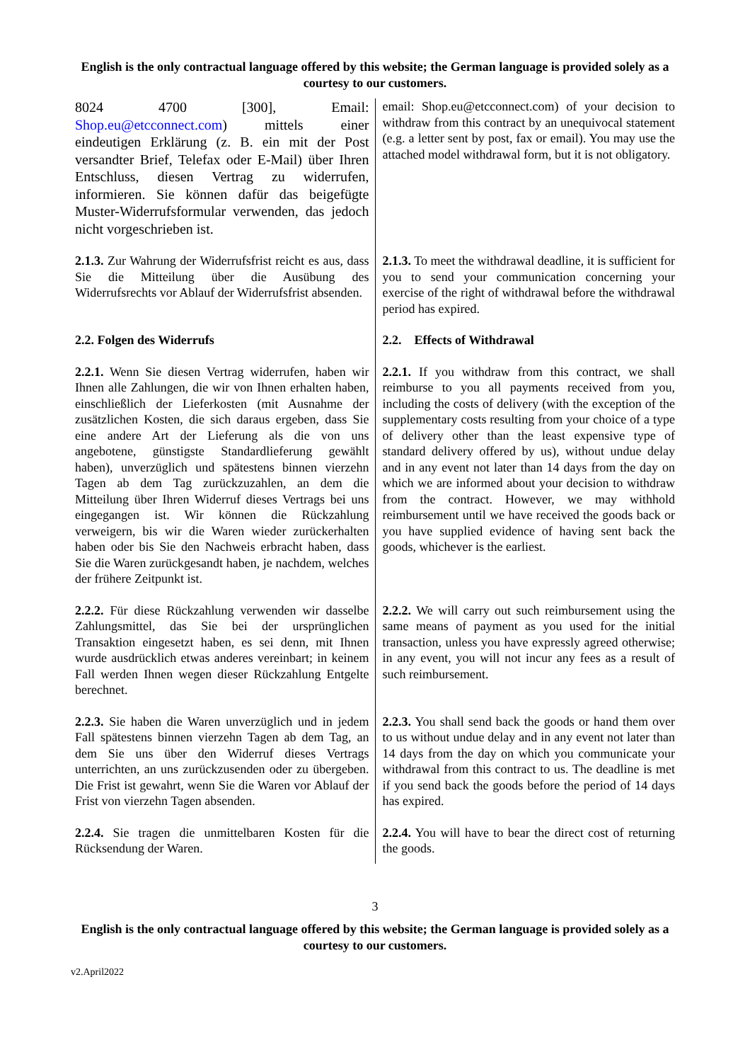English is the only contractual language offered by this website; the German language is provided solely as a courtesy to our customers.
| 8024 4700 [300], Email: Shop.eu@etcconnect.com ) mittels einer eindeutigen Erklärung (z. B. ein mit der Post versandter Brief, Telefax oder E-Mail) über Ihren Entschluss, diesen Vertrag zu widerrufen, informieren. Sie können dafür das beigefügte Muster-Widerrufsformular verwenden, das jedoch nicht vorgeschrieben ist. | email: Shop.eu@etcconnect.com) of your decision to withdraw from this contract by an unequivocal statement (e.g. a letter sent by post, fax or email). You may use the attached model withdrawal form, but it is not obligatory. |
| 2.1.3. Zur Wahrung der Widerrufsfrist reicht es aus, dass Sie die Mitteilung über die Ausübung des Widerrufsrechts vor Ablauf der Widerrufsfrist absenden. | 2.1.3. To meet the withdrawal deadline, it is sufficient for you to send your communication concerning your exercise of the right of withdrawal before the withdrawal period has expired. |
| 2.2. Folgen des Widerrufs | 2.2. Effects of Withdrawal |
| 2.2.1. Wenn Sie diesen Vertrag widerrufen, haben wir Ihnen alle Zahlungen, die wir von Ihnen erhalten haben, einschließlich der Lieferkosten (mit Ausnahme der zusätzlichen Kosten, die sich daraus ergeben, dass Sie eine andere Art der Lieferung als die von uns angebotene, günstigste Standardlieferung gewählt haben), unverzüglich und spätestens binnen vierzehn Tagen ab dem Tag zurückzuzahlen, an dem die Mitteilung über Ihren Widerruf dieses Vertrags bei uns eingegangen ist. Wir können die Rückzahlung verweigern, bis wir die Waren wieder zurückerhalten haben oder bis Sie den Nachweis erbracht haben, dass Sie die Waren zurückgesandt haben, je nachdem, welches der frühere Zeitpunkt ist. | 2.2.1. If you withdraw from this contract, we shall reimburse to you all payments received from you, including the costs of delivery (with the exception of the supplementary costs resulting from your choice of a type of delivery other than the least expensive type of standard delivery offered by us), without undue delay and in any event not later than 14 days from the day on which we are informed about your decision to withdraw from the contract. However, we may withhold reimbursement until we have received the goods back or you have supplied evidence of having sent back the goods, whichever is the earliest. |
| 2.2.2. Für diese Rückzahlung verwenden wir dasselbe Zahlungsmittel, das Sie bei der ursprünglichen Transaktion eingesetzt haben, es sei denn, mit Ihnen wurde ausdrücklich etwas anderes vereinbart; in keinem Fall werden Ihnen wegen dieser Rückzahlung Entgelte berechnet. | 2.2.2. We will carry out such reimbursement using the same means of payment as you used for the initial transaction, unless you have expressly agreed otherwise; in any event, you will not incur any fees as a result of such reimbursement. |
| 2.2.3. Sie haben die Waren unverzüglich und in jedem Fall spätestens binnen vierzehn Tagen ab dem Tag, an dem Sie uns über den Widerruf dieses Vertrags unterrichten, an uns zurückzusenden oder zu übergeben. Die Frist ist gewahrt, wenn Sie die Waren vor Ablauf der Frist von vierzehn Tagen absenden. | 2.2.3. You shall send back the goods or hand them over to us without undue delay and in any event not later than 14 days from the day on which you communicate your withdrawal from this contract to us. The deadline is met if you send back the goods before the period of 14 days has expired. |
| 2.2.4. Sie tragen die unmittelbaren Kosten für die Rücksendung der Waren. | 2.2.4. You will have to bear the direct cost of returning the goods. |
3
English is the only contractual language offered by this website; the German language is provided solely as a courtesy to our customers.
v2.April2022